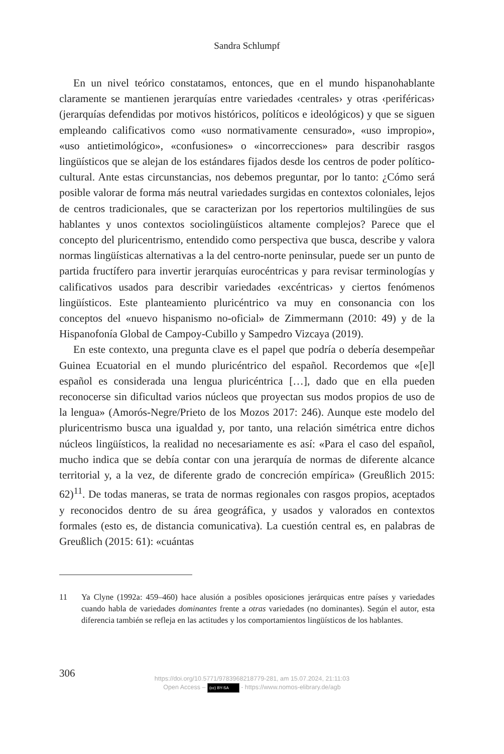Sandra Schlumpf
En un nivel teórico constatamos, entonces, que en el mundo hispanohablante claramente se mantienen jerarquías entre variedades ‹centrales› y otras ‹periféricas› (jerarquías defendidas por motivos históricos, políticos e ideológicos) y que se siguen empleando calificativos como «uso normativamente censurado», «uso impropio», «uso antietimológico», «confusiones» o «incorrecciones» para describir rasgos lingüísticos que se alejan de los estándares fijados desde los centros de poder político-cultural. Ante estas circunstancias, nos debemos preguntar, por lo tanto: ¿Cómo será posible valorar de forma más neutral variedades surgidas en contextos coloniales, lejos de centros tradicionales, que se caracterizan por los repertorios multilingües de sus hablantes y unos contextos sociolingüísticos altamente complejos? Parece que el concepto del pluricentrismo, entendido como perspectiva que busca, describe y valora normas lingüísticas alternativas a la del centro-norte peninsular, puede ser un punto de partida fructífero para invertir jerarquías eurocéntricas y para revisar terminologías y calificativos usados para describir variedades ‹excéntricas› y ciertos fenómenos lingüísticos. Este planteamiento pluricéntrico va muy en consonancia con los conceptos del «nuevo hispanismo no-oficial» de Zimmermann (2010: 49) y de la Hispanofonía Global de Campoy-Cubillo y Sampedro Vizcaya (2019).
En este contexto, una pregunta clave es el papel que podría o debería desempeñar Guinea Ecuatorial en el mundo pluricéntrico del español. Recordemos que «[e]l español es considerada una lengua pluricéntrica […], dado que en ella pueden reconocerse sin dificultad varios núcleos que proyectan sus modos propios de uso de la lengua» (Amorós-Negre/Prieto de los Mozos 2017: 246). Aunque este modelo del pluricentrismo busca una igualdad y, por tanto, una relación simétrica entre dichos núcleos lingüísticos, la realidad no necesariamente es así: «Para el caso del español, mucho indica que se debía contar con una jerarquía de normas de diferente alcance territorial y, a la vez, de diferente grado de concreción empírica» (Greußlich 2015: 62)<sup>11</sup>. De todas maneras, se trata de normas regionales con rasgos propios, aceptados y reconocidos dentro de su área geográfica, y usados y valorados en contextos formales (esto es, de distancia comunicativa). La cuestión central es, en palabras de Greußlich (2015: 61): «cuántas
11 Ya Clyne (1992a: 459–460) hace alusión a posibles oposiciones jerárquicas entre países y variedades cuando habla de variedades dominantes frente a otras variedades (no dominantes). Según el autor, esta diferencia también se refleja en las actitudes y los comportamientos lingüísticos de los hablantes.
306
https://doi.org/10.5771/9783968218779-281, am 15.07.2024, 21:11:03
Open Access – (cc) BY-SA - https://www.nomos-elibrary.de/agb